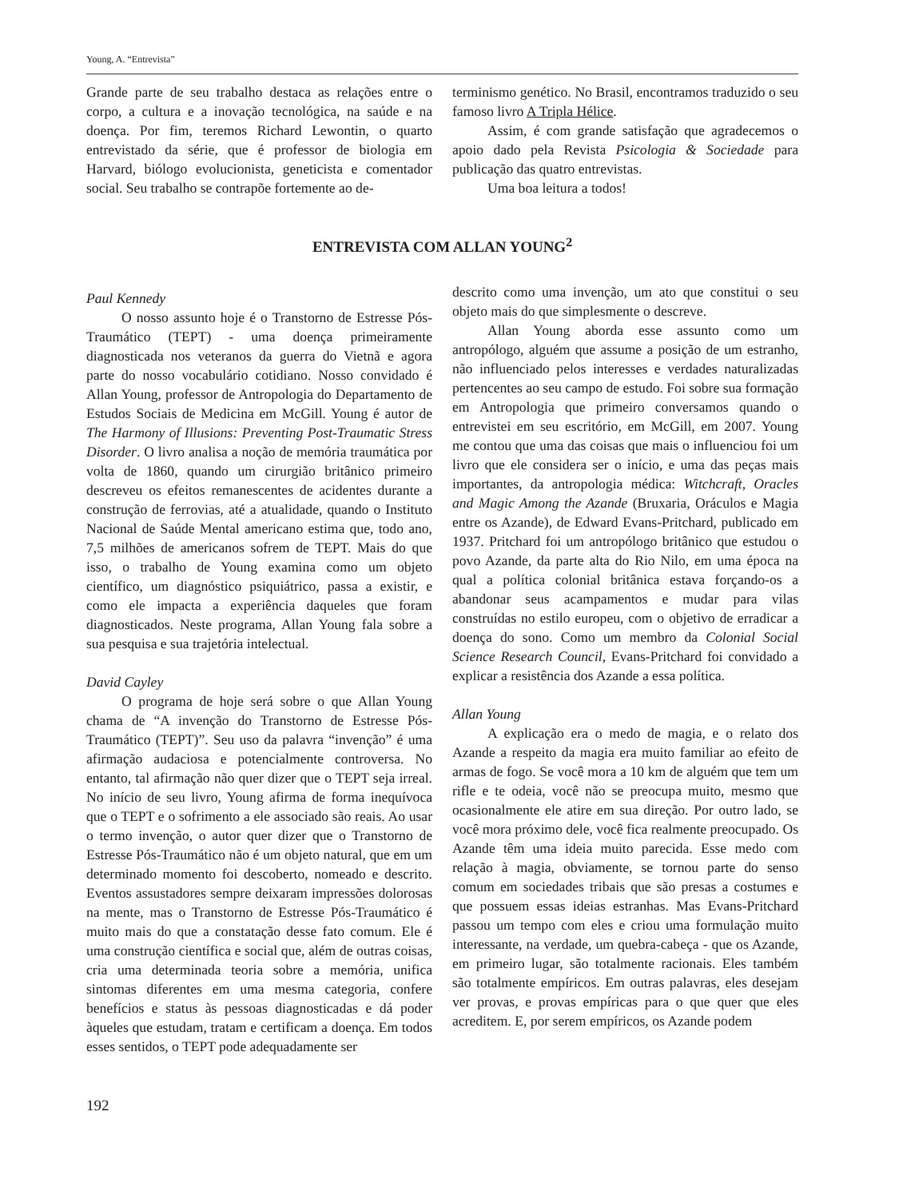Young, A. “Entrevista”
Grande parte de seu trabalho destaca as relações entre o corpo, a cultura e a inovação tecnológica, na saúde e na doença. Por fim, teremos Richard Lewontin, o quarto entrevistado da série, que é professor de biologia em Harvard, biólogo evolucionista, geneticista e comentador social. Seu trabalho se contrapõe fortemente ao de-
terminismo genético. No Brasil, encontramos traduzido o seu famoso livro A Tripla Hélice.
Assim, é com grande satisfação que agradecemos o apoio dado pela Revista Psicologia & Sociedade para publicação das quatro entrevistas.
Uma boa leitura a todos!
ENTREVISTA COM ALLAN YOUNG<sup>2</sup>
Paul Kennedy
O nosso assunto hoje é o Transtorno de Estresse Pós-Traumático (TEPT) - uma doença primeiramente diagnosticada nos veteranos da guerra do Vietnã e agora parte do nosso vocabulário cotidiano. Nosso convidado é Allan Young, professor de Antropologia do Departamento de Estudos Sociais de Medicina em McGill. Young é autor de The Harmony of Illusions: Preventing Post-Traumatic Stress Disorder. O livro analisa a noção de memória traumática por volta de 1860, quando um cirurgião britânico primeiro descreveu os efeitos remanescentes de acidentes durante a construção de ferrovias, até a atualidade, quando o Instituto Nacional de Saúde Mental americano estima que, todo ano, 7,5 milhões de americanos sofrem de TEPT. Mais do que isso, o trabalho de Young examina como um objeto científico, um diagnóstico psiquiátrico, passa a existir, e como ele impacta a experiência daqueles que foram diagnosticados. Neste programa, Allan Young fala sobre a sua pesquisa e sua trajetória intelectual.
David Cayley
O programa de hoje será sobre o que Allan Young chama de “A invenção do Transtorno de Estresse Pós-Traumático (TEPT)”. Seu uso da palavra “invenção” é uma afirmação audaciosa e potencialmente controversa. No entanto, tal afirmação não quer dizer que o TEPT seja irreal. No início de seu livro, Young afirma de forma inequívoca que o TEPT e o sofrimento a ele associado são reais. Ao usar o termo invenção, o autor quer dizer que o Transtorno de Estresse Pós-Traumático não é um objeto natural, que em um determinado momento foi descoberto, nomeado e descrito. Eventos assustadores sempre deixaram impressões dolorosas na mente, mas o Transtorno de Estresse Pós-Traumático é muito mais do que a constatação desse fato comum. Ele é uma construção científica e social que, além de outras coisas, cria uma determinada teoria sobre a memória, unifica sintomas diferentes em uma mesma categoria, confere benefícios e status às pessoas diagnosticadas e dá poder àqueles que estudam, tratam e certificam a doença. Em todos esses sentidos, o TEPT pode adequadamente ser
descrito como uma invenção, um ato que constitui o seu objeto mais do que simplesmente o descreve.
Allan Young aborda esse assunto como um antropólogo, alguém que assume a posição de um estranho, não influenciado pelos interesses e verdades naturalizadas pertencentes ao seu campo de estudo. Foi sobre sua formação em Antropologia que primeiro conversamos quando o entrevistei em seu escritório, em McGill, em 2007. Young me contou que uma das coisas que mais o influenciou foi um livro que ele considera ser o início, e uma das peças mais importantes, da antropologia médica: Witchcraft, Oracles and Magic Among the Azande (Bruxaria, Oráculos e Magia entre os Azande), de Edward Evans-Pritchard, publicado em 1937. Pritchard foi um antropólogo britânico que estudou o povo Azande, da parte alta do Rio Nilo, em uma época na qual a política colonial britânica estava forçando-os a abandonar seus acampamentos e mudar para vilas construídas no estilo europeu, com o objetivo de erradicar a doença do sono. Como um membro da Colonial Social Science Research Council, Evans-Pritchard foi convidado a explicar a resistência dos Azande a essa política.
Allan Young
A explicação era o medo de magia, e o relato dos Azande a respeito da magia era muito familiar ao efeito de armas de fogo. Se você mora a 10 km de alguém que tem um rifle e te odeia, você não se preocupa muito, mesmo que ocasionalmente ele atire em sua direção. Por outro lado, se você mora próximo dele, você fica realmente preocupado. Os Azande têm uma ideia muito parecida. Esse medo com relação à magia, obviamente, se tornou parte do senso comum em sociedades tribais que são presas a costumes e que possuem essas ideias estranhas. Mas Evans-Pritchard passou um tempo com eles e criou uma formulação muito interessante, na verdade, um quebra-cabeça - que os Azande, em primeiro lugar, são totalmente racionais. Eles também são totalmente empíricos. Em outras palavras, eles desejam ver provas, e provas empíricas para o que quer que eles acreditem. E, por serem empíricos, os Azande podem
192